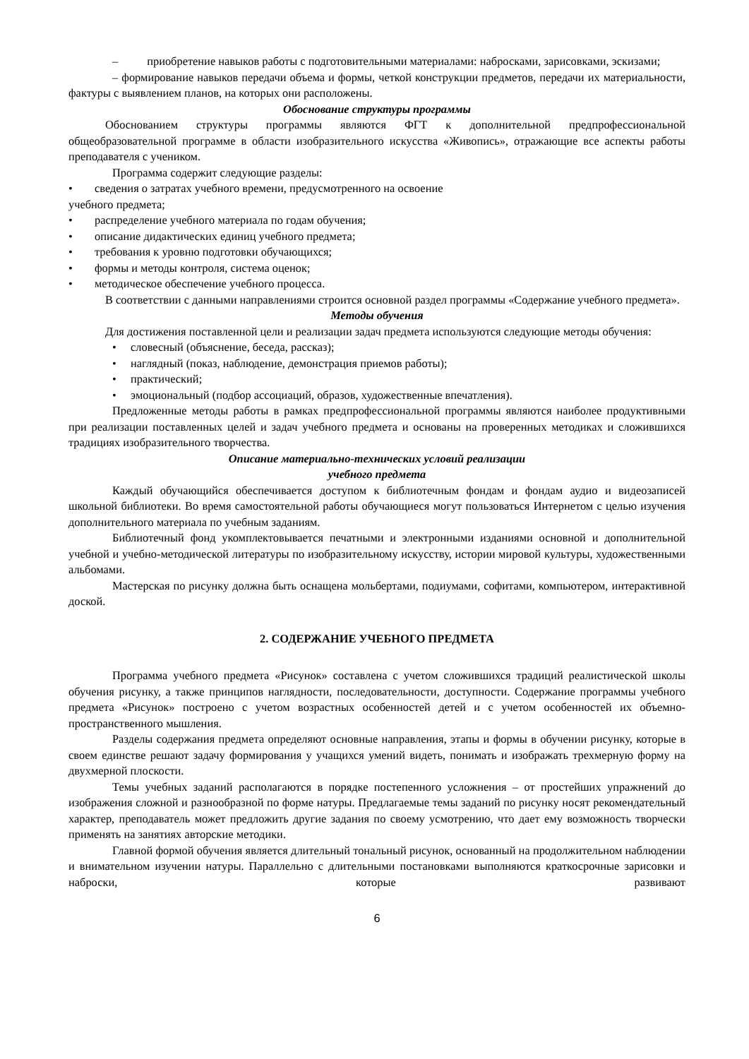– приобретение навыков работы с подготовительными материалами: набросками, зарисовками, эскизами;
– формирование навыков передачи объема и формы, четкой конструкции предметов, передачи их материальности, фактуры с выявлением планов, на которых они расположены.
Обоснование структуры программы
Обоснованием структуры программы являются ФГТ к дополнительной предпрофессиональной общеобразовательной программе в области изобразительного искусства «Живопись», отражающие все аспекты работы преподавателя с учеником.
Программа содержит следующие разделы:
• сведения о затратах учебного времени, предусмотренного на освоение
учебного предмета;
• распределение учебного материала по годам обучения;
• описание дидактических единиц учебного предмета;
• требования к уровню подготовки обучающихся;
• формы и методы контроля, система оценок;
• методическое обеспечение учебного процесса.
В соответствии с данными направлениями строится основной раздел программы «Содержание учебного предмета».
Методы обучения
Для достижения поставленной цели и реализации задач предмета используются следующие методы обучения:
• словесный (объяснение, беседа, рассказ);
• наглядный (показ, наблюдение, демонстрация приемов работы);
• практический;
• эмоциональный (подбор ассоциаций, образов, художественные впечатления).
Предложенные методы работы в рамках предпрофессиональной программы являются наиболее продуктивными при реализации поставленных целей и задач учебного предмета и основаны на проверенных методиках и сложившихся традициях изобразительного творчества.
Описание материально-технических условий реализации
учебного предмета
Каждый обучающийся обеспечивается доступом к библиотечным фондам и фондам аудио и видеозаписей школьной библиотеки. Во время самостоятельной работы обучающиеся могут пользоваться Интернетом с целью изучения дополнительного материала по учебным заданиям.
Библиотечный фонд укомплектовывается печатными и электронными изданиями основной и дополнительной учебной и учебно-методической литературы по изобразительному искусству, истории мировой культуры, художественными альбомами.
Мастерская по рисунку должна быть оснащена мольбертами, подиумами, софитами, компьютером, интерактивной доской.
2. СОДЕРЖАНИЕ УЧЕБНОГО ПРЕДМЕТА
Программа учебного предмета «Рисунок» составлена с учетом сложившихся традиций реалистической школы обучения рисунку, а также принципов наглядности, последовательности, доступности. Содержание программы учебного предмета «Рисунок» построено с учетом возрастных особенностей детей и с учетом особенностей их объемно-пространственного мышления.
Разделы содержания предмета определяют основные направления, этапы и формы в обучении рисунку, которые в своем единстве решают задачу формирования у учащихся умений видеть, понимать и изображать трехмерную форму на двухмерной плоскости.
Темы учебных заданий располагаются в порядке постепенного усложнения – от простейших упражнений до изображения сложной и разнообразной по форме натуры. Предлагаемые темы заданий по рисунку носят рекомендательный характер, преподаватель может предложить другие задания по своему усмотрению, что дает ему возможность творчески применять на занятиях авторские методики.
Главной формой обучения является длительный тональный рисунок, основанный на продолжительном наблюдении и внимательном изучении натуры. Параллельно с длительными постановками выполняются краткосрочные зарисовки и наброски, которые развивают
6